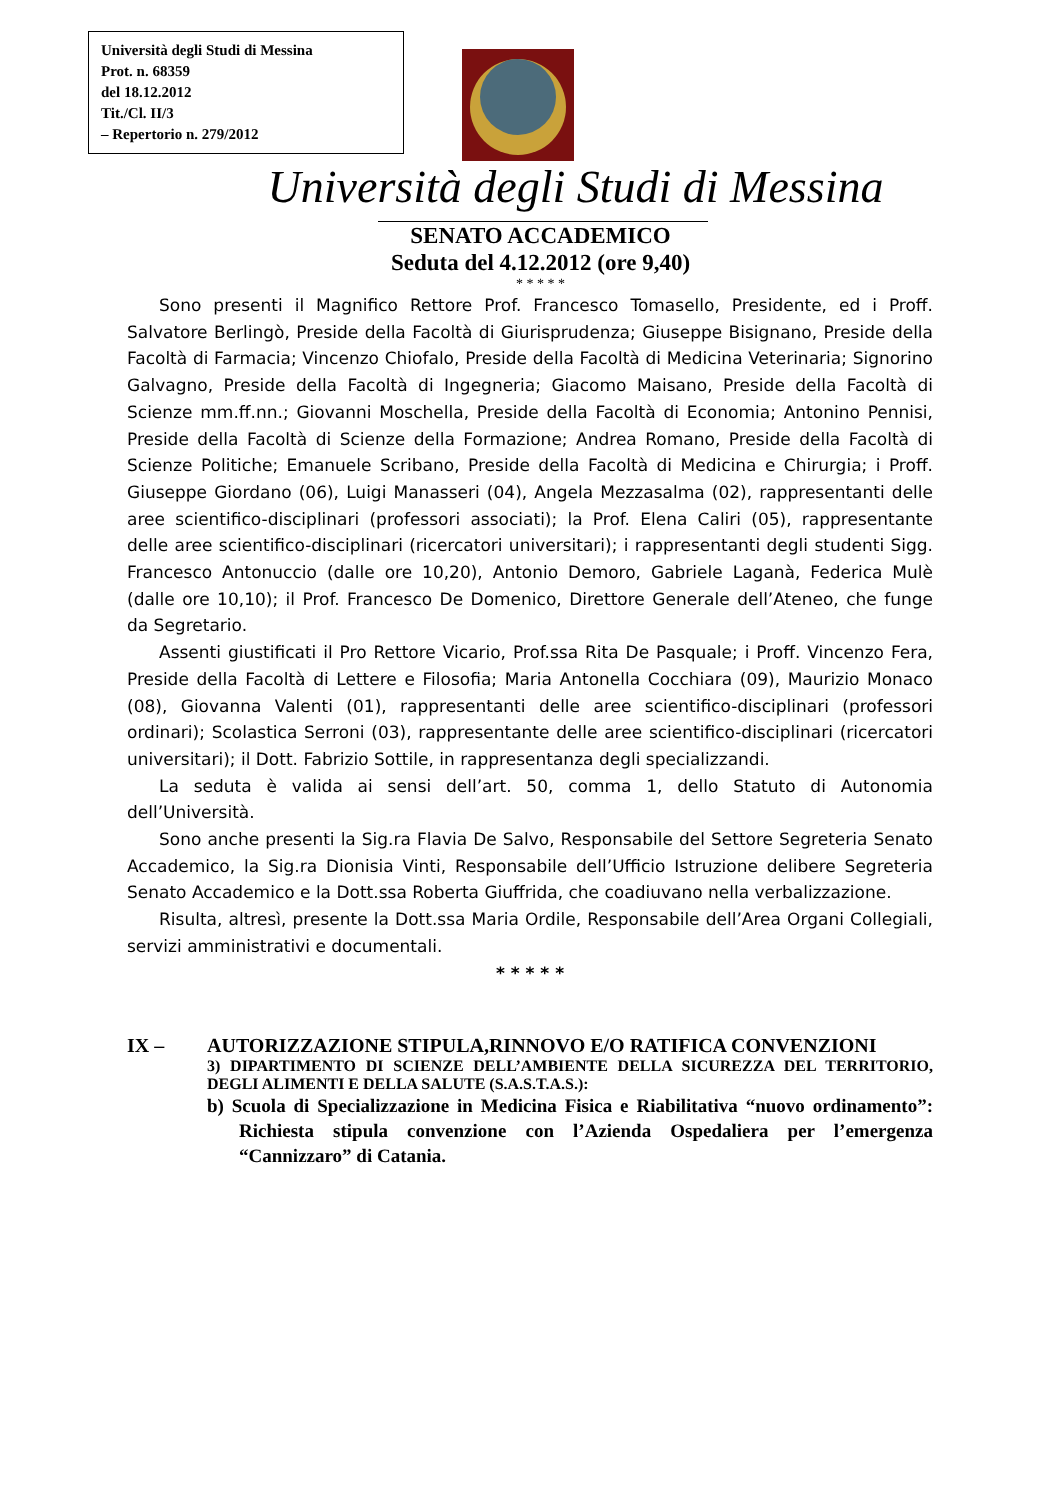Università degli Studi di Messina
Prot. n. 68359
del 18.12.2012
Tit./Cl. II/3
– Repertorio n. 279/2012
Università degli Studi di Messina
SENATO ACCADEMICO
Seduta del 4.12.2012 (ore 9,40)
* * * * *
Sono presenti il Magnifico Rettore Prof. Francesco Tomasello, Presidente, ed i Proff. Salvatore Berlingò, Preside della Facoltà di Giurisprudenza; Giuseppe Bisignano, Preside della Facoltà di Farmacia; Vincenzo Chiofalo, Preside della Facoltà di Medicina Veterinaria; Signorino Galvagno, Preside della Facoltà di Ingegneria; Giacomo Maisano, Preside della Facoltà di Scienze mm.ff.nn.; Giovanni Moschella, Preside della Facoltà di Economia; Antonino Pennisi, Preside della Facoltà di Scienze della Formazione; Andrea Romano, Preside della Facoltà di Scienze Politiche; Emanuele Scribano, Preside della Facoltà di Medicina e Chirurgia; i Proff. Giuseppe Giordano (06), Luigi Manasseri (04), Angela Mezzasalma (02), rappresentanti delle aree scientifico-disciplinari (professori associati); la Prof. Elena Caliri (05), rappresentante delle aree scientifico-disciplinari (ricercatori universitari); i rappresentanti degli studenti Sigg. Francesco Antonuccio (dalle ore 10,20), Antonio Demoro, Gabriele Laganà, Federica Mulè (dalle ore 10,10); il Prof. Francesco De Domenico, Direttore Generale dell’Ateneo, che funge da Segretario.
Assenti giustificati il Pro Rettore Vicario, Prof.ssa Rita De Pasquale; i Proff. Vincenzo Fera, Preside della Facoltà di Lettere e Filosofia; Maria Antonella Cocchiara (09), Maurizio Monaco (08), Giovanna Valenti (01), rappresentanti delle aree scientifico-disciplinari (professori ordinari); Scolastica Serroni (03), rappresentante delle aree scientifico-disciplinari (ricercatori universitari); il Dott. Fabrizio Sottile, in rappresentanza degli specializzandi.
La seduta è valida ai sensi dell’art. 50, comma 1, dello Statuto di Autonomia dell’Università.
Sono anche presenti la Sig.ra Flavia De Salvo, Responsabile del Settore Segreteria Senato Accademico, la Sig.ra Dionisia Vinti, Responsabile dell’Ufficio Istruzione delibere Segreteria Senato Accademico e la Dott.ssa Roberta Giuffrida, che coadiuvano nella verbalizzazione.
Risulta, altresì, presente la Dott.ssa Maria Ordile, Responsabile dell’Area Organi Collegiali, servizi amministrativi e documentali.
* * * * *
IX – AUTORIZZAZIONE STIPULA,RINNOVO E/O RATIFICA CONVENZIONI
3) DIPARTIMENTO DI SCIENZE DELL’AMBIENTE DELLA SICUREZZA DEL TERRITORIO, DEGLI ALIMENTI E DELLA SALUTE (S.A.S.T.A.S.):
b) Scuola di Specializzazione in Medicina Fisica e Riabilitativa “nuovo ordinamento”: Richiesta stipula convenzione con l’Azienda Ospedaliera per l’emergenza “Cannizzaro” di Catania.